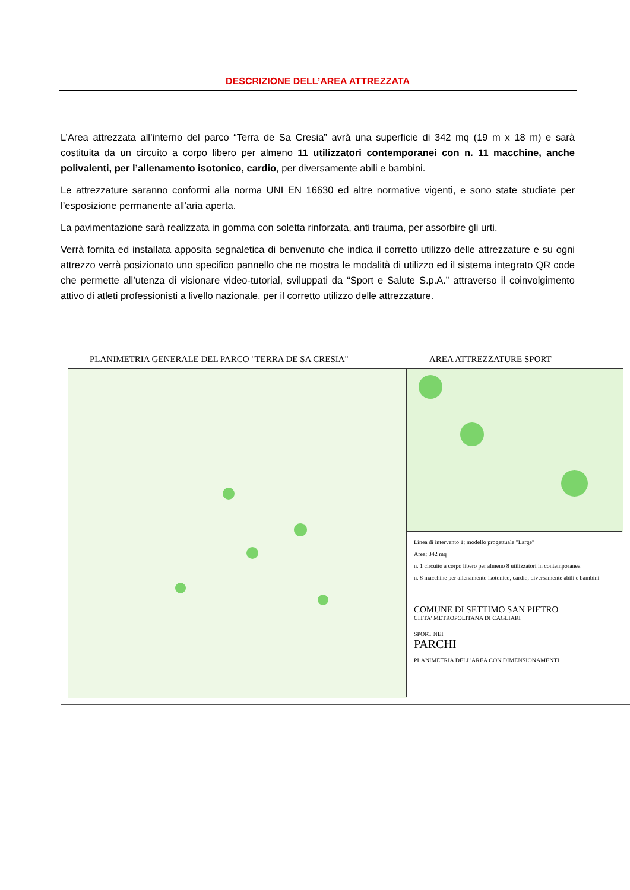DESCRIZIONE DELL’AREA ATTREZZATA
L’Area attrezzata all’interno del parco “Terra de Sa Cresia” avrà una superficie di 342 mq (19 m x 18 m) e sarà costituita da un circuito a corpo libero per almeno 11 utilizzatori contemporanei con n. 11 macchine, anche polivalenti, per l’allenamento isotonico, cardio, per diversamente abili e bambini.
Le attrezzature saranno conformi alla norma UNI EN 16630 ed altre normative vigenti, e sono state studiate per l’esposizione permanente all’aria aperta.
La pavimentazione sarà realizzata in gomma con soletta rinforzata, anti trauma, per assorbire gli urti.
Verrà fornita ed installata apposita segnaletica di benvenuto che indica il corretto utilizzo delle attrezzature e su ogni attrezzo verrà posizionato uno specifico pannello che ne mostra le modalità di utilizzo ed il sistema integrato QR code che permette all’utenza di visionare video-tutorial, sviluppati da “Sport e Salute S.p.A.” attraverso il coinvolgimento attivo di atleti professionisti a livello nazionale, per il corretto utilizzo delle attrezzature.
PLANIMETRIA GENERALE DEL PARCO "TERRA DE SA CRESIA"
AREA ATTREZZATURE SPORT
Linea di intervento 1: modello progettuale "Large"
Area: 342 mq
n. 1 circuito a corpo libero per almeno 8 utilizzatori in contemporanea
n. 8 macchine per allenamento isotonico, cardio, diversamente abili e bambini
COMUNE DI SETTIMO SAN PIETRO
CITTA' METROPOLITANA DI CAGLIARI
SPORT NEI
PARCHI
PLANIMETRIA DELL'AREA CON DIMENSIONAMENTI